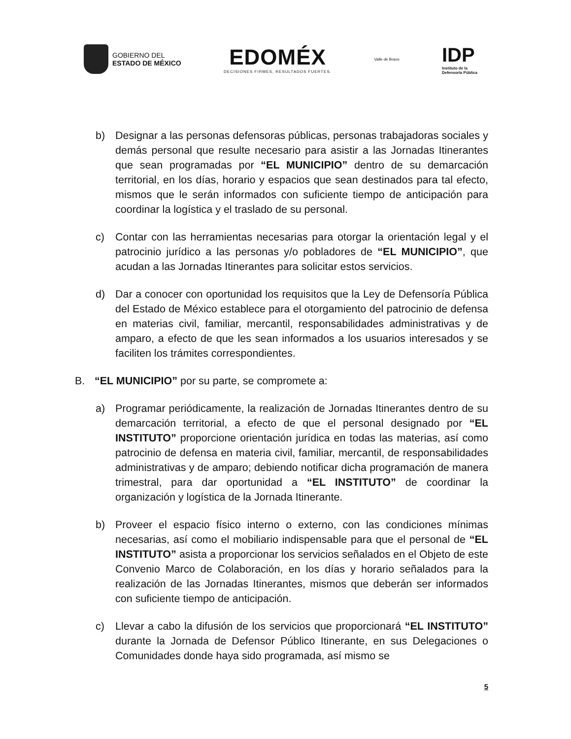GOBIERNO DEL
ESTADO DE MÉXICO
EDOMÉX
DECISIONES FIRMES, RESULTADOS FUERTES.
Valle de Bravo
IDP
Instituto de la
Defensoría Pública
b) Designar a las personas defensoras públicas, personas trabajadoras sociales y demás personal que resulte necesario para asistir a las Jornadas Itinerantes que sean programadas por “EL MUNICIPIO” dentro de su demarcación territorial, en los días, horario y espacios que sean destinados para tal efecto, mismos que le serán informados con suficiente tiempo de anticipación para coordinar la logística y el traslado de su personal.
c) Contar con las herramientas necesarias para otorgar la orientación legal y el patrocinio jurídico a las personas y/o pobladores de “EL MUNICIPIO”, que acudan a las Jornadas Itinerantes para solicitar estos servicios.
d) Dar a conocer con oportunidad los requisitos que la Ley de Defensoría Pública del Estado de México establece para el otorgamiento del patrocinio de defensa en materias civil, familiar, mercantil, responsabilidades administrativas y de amparo, a efecto de que les sean informados a los usuarios interesados y se faciliten los trámites correspondientes.
B. “EL MUNICIPIO” por su parte, se compromete a:
a) Programar periódicamente, la realización de Jornadas Itinerantes dentro de su demarcación territorial, a efecto de que el personal designado por “EL INSTITUTO” proporcione orientación jurídica en todas las materias, así como patrocinio de defensa en materia civil, familiar, mercantil, de responsabilidades administrativas y de amparo; debiendo notificar dicha programación de manera trimestral, para dar oportunidad a “EL INSTITUTO” de coordinar la organización y logística de la Jornada Itinerante.
b) Proveer el espacio físico interno o externo, con las condiciones mínimas necesarias, así como el mobiliario indispensable para que el personal de “EL INSTITUTO” asista a proporcionar los servicios señalados en el Objeto de este Convenio Marco de Colaboración, en los días y horario señalados para la realización de las Jornadas Itinerantes, mismos que deberán ser informados con suficiente tiempo de anticipación.
c) Llevar a cabo la difusión de los servicios que proporcionará “EL INSTITUTO” durante la Jornada de Defensor Público Itinerante, en sus Delegaciones o Comunidades donde haya sido programada, así mismo se
5